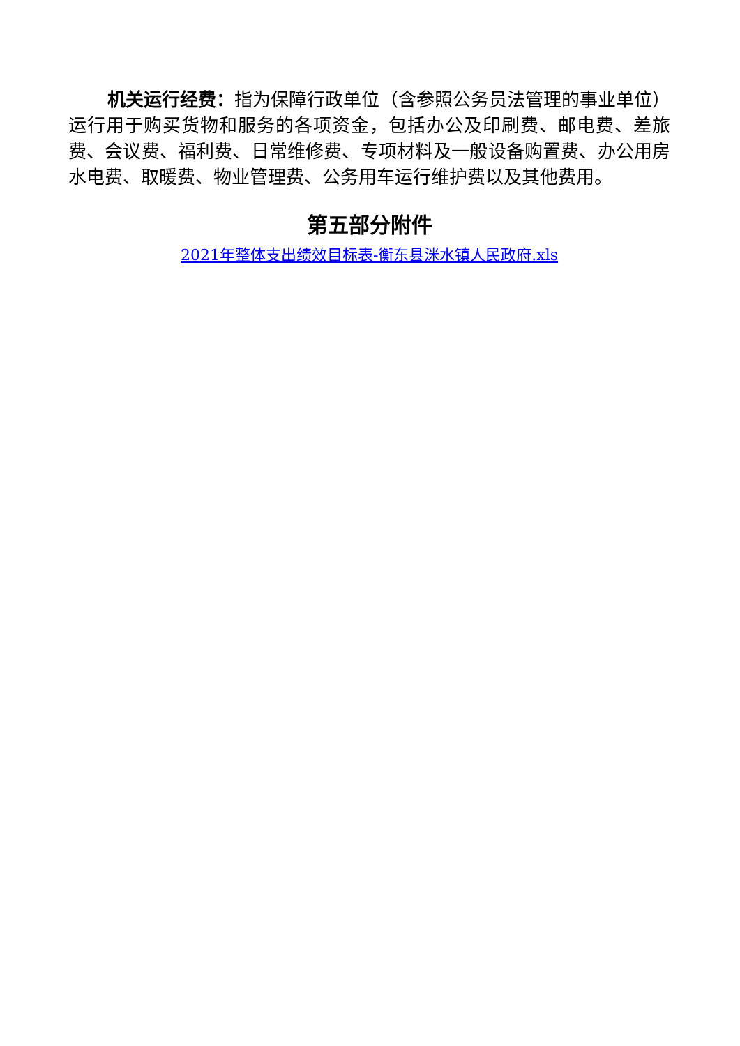机关运行经费：指为保障行政单位（含参照公务员法管理的事业单位）运行用于购买货物和服务的各项资金，包括办公及印刷费、邮电费、差旅费、会议费、福利费、日常维修费、专项材料及一般设备购置费、办公用房水电费、取暖费、物业管理费、公务用车运行维护费以及其他费用。
第五部分附件
2021年整体支出绩效目标表-衡东县洣水镇人民政府.xls